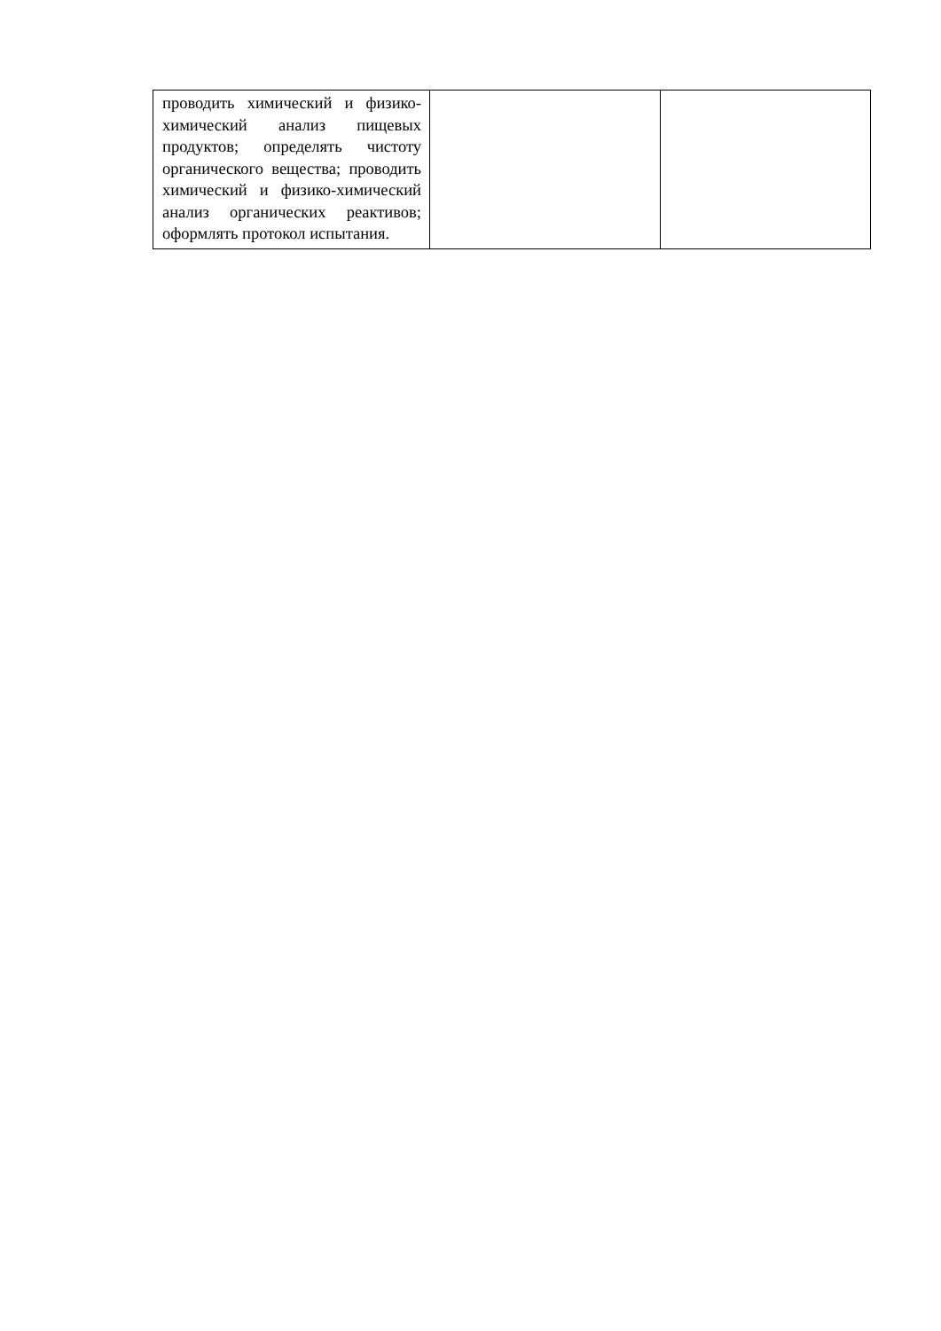| проводить химический и физико-химический анализ пищевых продуктов; определять чистоту органического вещества; проводить химический и физико-химический анализ органических реактивов; оформлять протокол испытания. | | |